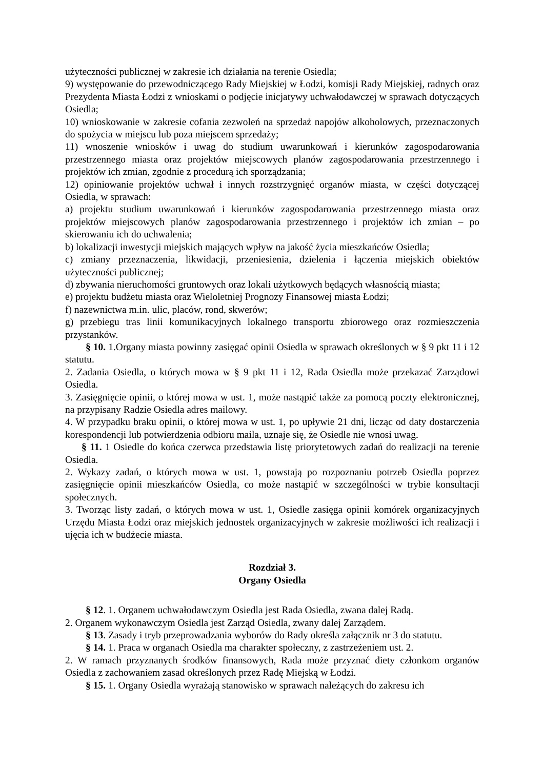użyteczności publicznej w zakresie ich działania na terenie Osiedla;
9) występowanie do przewodniczącego Rady Miejskiej w Łodzi, komisji Rady Miejskiej, radnych oraz Prezydenta Miasta Łodzi z wnioskami o podjęcie inicjatywy uchwałodawczej w sprawach dotyczących Osiedla;
10) wnioskowanie w zakresie cofania zezwoleń na sprzedaż napojów alkoholowych, przeznaczonych do spożycia w miejscu lub poza miejscem sprzedaży;
11) wnoszenie wniosków i uwag do studium uwarunkowań i kierunków zagospodarowania przestrzennego miasta oraz projektów miejscowych planów zagospodarowania przestrzennego i projektów ich zmian, zgodnie z procedurą ich sporządzania;
12) opiniowanie projektów uchwał i innych rozstrzygnięć organów miasta, w części dotyczącej Osiedla, w sprawach:
a) projektu studium uwarunkowań i kierunków zagospodarowania przestrzennego miasta oraz projektów miejscowych planów zagospodarowania przestrzennego i projektów ich zmian – po skierowaniu ich do uchwalenia;
b) lokalizacji inwestycji miejskich mających wpływ na jakość życia mieszkańców Osiedla;
c) zmiany przeznaczenia, likwidacji, przeniesienia, dzielenia i łączenia miejskich obiektów użyteczności publicznej;
d) zbywania nieruchomości gruntowych oraz lokali użytkowych będących własnością miasta;
e) projektu budżetu miasta oraz Wieloletniej Prognozy Finansowej miasta Łodzi;
f) nazewnictwa m.in. ulic, placów, rond, skwerów;
g) przebiegu tras linii komunikacyjnych lokalnego transportu zbiorowego oraz rozmieszczenia przystanków.
§ 10. 1.Organy miasta powinny zasięgać opinii Osiedla w sprawach określonych w § 9 pkt 11 i 12 statutu.
2. Zadania Osiedla, o których mowa w § 9 pkt 11 i 12, Rada Osiedla może przekazać Zarządowi Osiedla.
3. Zasięgnięcie opinii, o której mowa w ust. 1, może nastąpić także za pomocą poczty elektronicznej, na przypisany Radzie Osiedla adres mailowy.
4. W przypadku braku opinii, o której mowa w ust. 1, po upływie 21 dni, licząc od daty dostarczenia korespondencji lub potwierdzenia odbioru maila, uznaje się, że Osiedle nie wnosi uwag.
§ 11. 1 Osiedle do końca czerwca przedstawia listę priorytetowych zadań do realizacji na terenie Osiedla.
2. Wykazy zadań, o których mowa w ust. 1, powstają po rozpoznaniu potrzeb Osiedla poprzez zasięgnięcie opinii mieszkańców Osiedla, co może nastąpić w szczególności w trybie konsultacji społecznych.
3. Tworząc listy zadań, o których mowa w ust. 1, Osiedle zasięga opinii komórek organizacyjnych Urzędu Miasta Łodzi oraz miejskich jednostek organizacyjnych w zakresie możliwości ich realizacji i ujęcia ich w budżecie miasta.
Rozdział 3.
Organy Osiedla
§ 12. 1. Organem uchwałodawczym Osiedla jest Rada Osiedla, zwana dalej Radą.
2. Organem wykonawczym Osiedla jest Zarząd Osiedla, zwany dalej Zarządem.
§ 13. Zasady i tryb przeprowadzania wyborów do Rady określa załącznik nr 3 do statutu.
§ 14. 1. Praca w organach Osiedla ma charakter społeczny, z zastrzeżeniem ust. 2.
2. W ramach przyznanych środków finansowych, Rada może przyznać diety członkom organów Osiedla z zachowaniem zasad określonych przez Radę Miejską w Łodzi.
§ 15. 1. Organy Osiedla wyrażają stanowisko w sprawach należących do zakresu ich